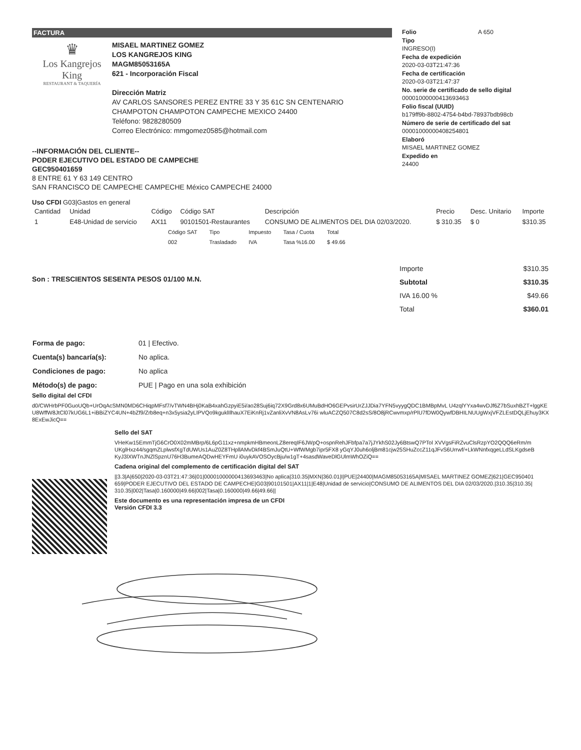FACTURA
♛
Los Kangrejos King
RESTAURANT & TAQUERÍA
MISAEL MARTINEZ GOMEZ
LOS KANGREJOS KING
MAGM85053165A
621 - Incorporación Fiscal
Dirección Matriz
AV CARLOS SANSORES PEREZ ENTRE 33 Y 35 61C SN CENTENARIO
CHAMPOTON CHAMPOTON CAMPECHE MEXICO 24400
Teléfono: 9828280509
Correo Electrónico: mmgomez0585@hotmail.com
--INFORMACIÓN DEL CLIENTE--
PODER EJECUTIVO DEL ESTADO DE CAMPECHE
GEC950401659
8 ENTRE 61 Y 63 149 CENTRO
SAN FRANCISCO DE CAMPECHE CAMPECHE México CAMPECHE 24000
Folio A 650
Tipo
INGRESO(I)
Fecha de expedición
2020-03-03T21:47:36
Fecha de certificación
2020-03-03T21:47:37
No. serie de certificado de sello digital
00001000000413693463
Folio fiscal (UUID)
b179ff9b-8802-4754-b4bd-78937bdb98cb
Número de serie de certificado del sat
00001000000408254801
Elaboró
MISAEL MARTINEZ GOMEZ
Expedido en
24400
Uso CFDI G03|Gastos en general
| Cantidad | Unidad | Código | Código SAT | Descripción | Precio | Desc. Unitario | Importe |
| --- | --- | --- | --- | --- | --- | --- | --- |
| 1 | E48-Unidad de servicio | AX11 | 90101501-Restaurantes | CONSUMO DE ALIMENTOS DEL DIA 02/03/2020. | $ 310.35 | $ 0 | $310.35 |
| Código SAT | Tipo | Impuesto | Tasa / Cuota | Total |
| --- | --- | --- | --- | --- |
| 002 | Trasladado | IVA | Tasa %16.00 | $ 49.66 |
Son : TRESCIENTOS SESENTA PESOS 01/100 M.N.
| Importe | $310.35 |
| Subtotal | $310.35 |
| IVA 16.00 % | $49.66 |
| Total | $360.01 |
| Forma de pago: | 01 / Efectivo. |
| Cuenta(s) bancaría(s): | No aplica. |
| Condiciones de pago: | No aplica |
| Método(s) de pago: | PUE / Pago en una sola exhibición |
Sello digital del CFDI
d0/CWHrbPF0GuoUQb+UrOqAcSMN0MD6CHiqpMFsf7/vTWN4BHj0KaB4xahGzpyiE5i/ao28Suj6iq72X9Grd8x6UMuBdHO6GEPvsirUrZJJDia7YFN5vyygQDC1BMBpMvL U4zqlYYxa4wvDJf6Z7bSuxhBZT+lggKEU8WffW8JtCl07kUG6L1+iBBiZYC4UN+4bZf9/Zrb8eq+n3x5ysia2yLIPVQo9kguklIlhauX7EiKnRj1vZanliXvVN8AsLv76i wluACZQ507C8d2sS/8O8jRCwvmxp/rPlU7fDW0QywfDBHILNUUgWxjVFZLEstDQLjEhuy3KX8ExEwJicQ==
Sello del SAT
VHeKw15EmmTjG6CrO0X02mMBrp/6L6pG11xz+nmpkmHBmeonLZ8ereqIF6JWpQ+ospnRehJFbfpa7a7jJYkhS02Jy6BtswQ7PTol XVVgsFiRZvuClsRzpYO2QQQ6eRm/mUKglHxz44/sgqmZLplwsfXgTdUWUs1AuZ0Z8THpllAMvDkf4BSmJuQtU+WfWMgb7ipr5FX8 yGqYJ0uh6oljBm81cjw25SHuZccZ11qJFvS6Urrwf/+LkWNnfxqgeLLdSLKgdseBKyJ3lXWTnJNZlSpznU76H3BumeAQDwHEYFmU i0uykAVOSOycBju/w1gT+4sasdWaveDlGUlmWhOZiQ==
Cadena original del complemento de certificación digital del SAT
||3.3|A|650|2020-03-03T21:47:36|01|00001000000413693463|No aplica|310.35|MXN|360.01|I|PUE|24400|MAGM85053165A|MISAEL MARTINEZ GOMEZ|621|GEC950401659|PODER EJECUTIVO DEL ESTADO DE CAMPECHE|G03|90101501|AX11|1|E48|Unidad de servicio|CONSUMO DE ALIMENTOS DEL DIA 02/03/2020.|310.35|310.35|310.35|002|Tasa|0.160000|49.66|002|Tasa|0.160000|49.66|49.66||
Este documento es una representación impresa de un CFDI
Versión CFDI 3.3